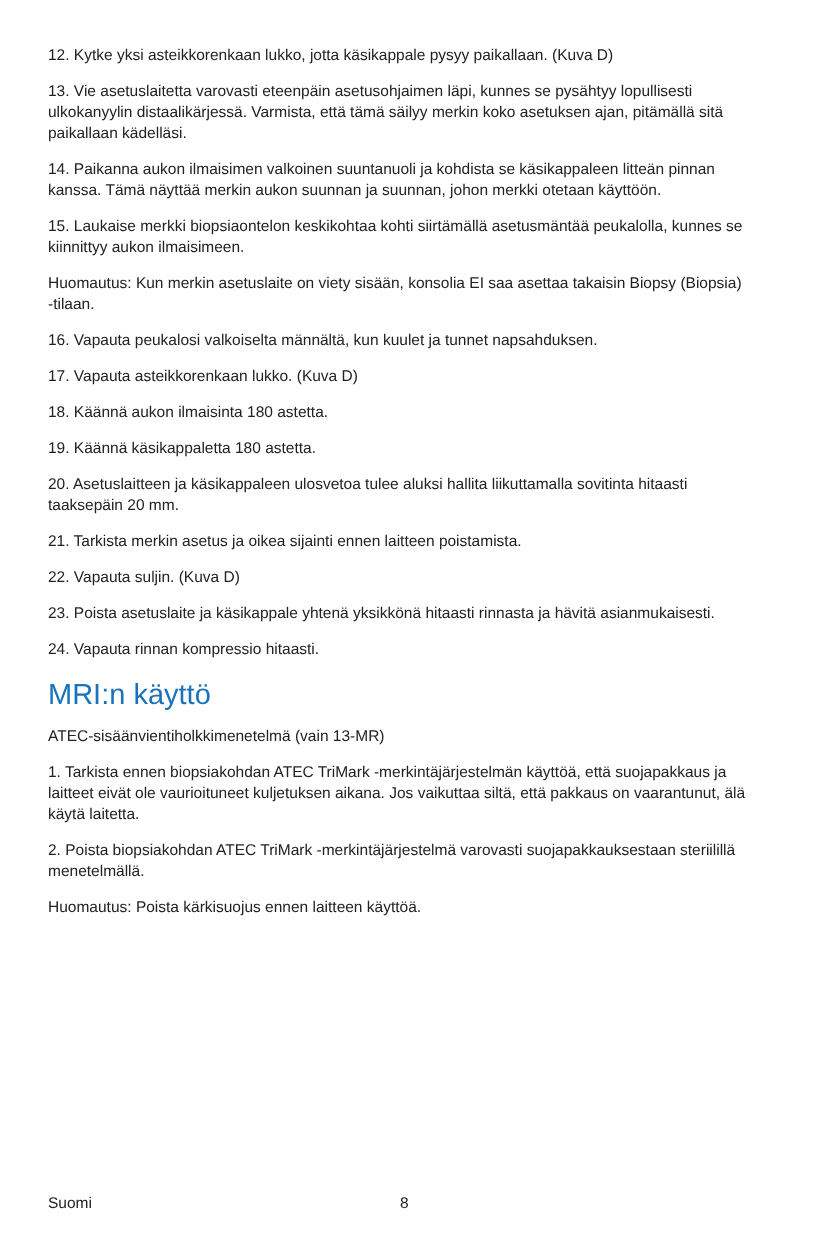12. Kytke yksi asteikkorenkaan lukko, jotta käsikappale pysyy paikallaan. (Kuva D)
13. Vie asetuslaitetta varovasti eteenpäin asetusohjaimen läpi, kunnes se pysähtyy lopullisesti ulkokanyylin distaalikärjessä. Varmista, että tämä säilyy merkin koko asetuksen ajan, pitämällä sitä paikallaan kädelläsi.
14. Paikanna aukon ilmaisimen valkoinen suuntanuoli ja kohdista se käsikappaleen litteän pinnan kanssa. Tämä näyttää merkin aukon suunnan ja suunnan, johon merkki otetaan käyttöön.
15. Laukaise merkki biopsiaontelon keskikohtaa kohti siirtämällä asetusmäntää peukalolla, kunnes se kiinnittyy aukon ilmaisimeen.
Huomautus: Kun merkin asetuslaite on viety sisään, konsolia EI saa asettaa takaisin Biopsy (Biopsia) -tilaan.
16. Vapauta peukalosi valkoiselta männältä, kun kuulet ja tunnet napsahduksen.
17. Vapauta asteikkorenkaan lukko. (Kuva D)
18. Käännä aukon ilmaisinta 180 astetta.
19. Käännä käsikappaletta 180 astetta.
20. Asetuslaitteen ja käsikappaleen ulosvetoa tulee aluksi hallita liikuttamalla sovitinta hitaasti taaksepäin 20 mm.
21. Tarkista merkin asetus ja oikea sijainti ennen laitteen poistamista.
22. Vapauta suljin. (Kuva D)
23. Poista asetuslaite ja käsikappale yhtenä yksikkönä hitaasti rinnasta ja hävitä asianmukaisesti.
24. Vapauta rinnan kompressio hitaasti.
MRI:n käyttö
ATEC-sisäänvientiholkkimenetelmä (vain 13-MR)
1. Tarkista ennen biopsiakohdan ATEC TriMark -merkintäjärjestelmän käyttöä, että suojapakkaus ja laitteet eivät ole vaurioituneet kuljetuksen aikana. Jos vaikuttaa siltä, että pakkaus on vaarantunut, älä käytä laitetta.
2. Poista biopsiakohdan ATEC TriMark -merkintäjärjestelmä varovasti suojapakkauksestaan steriilillä menetelmällä.
Huomautus: Poista kärkisuojus ennen laitteen käyttöä.
Suomi 8